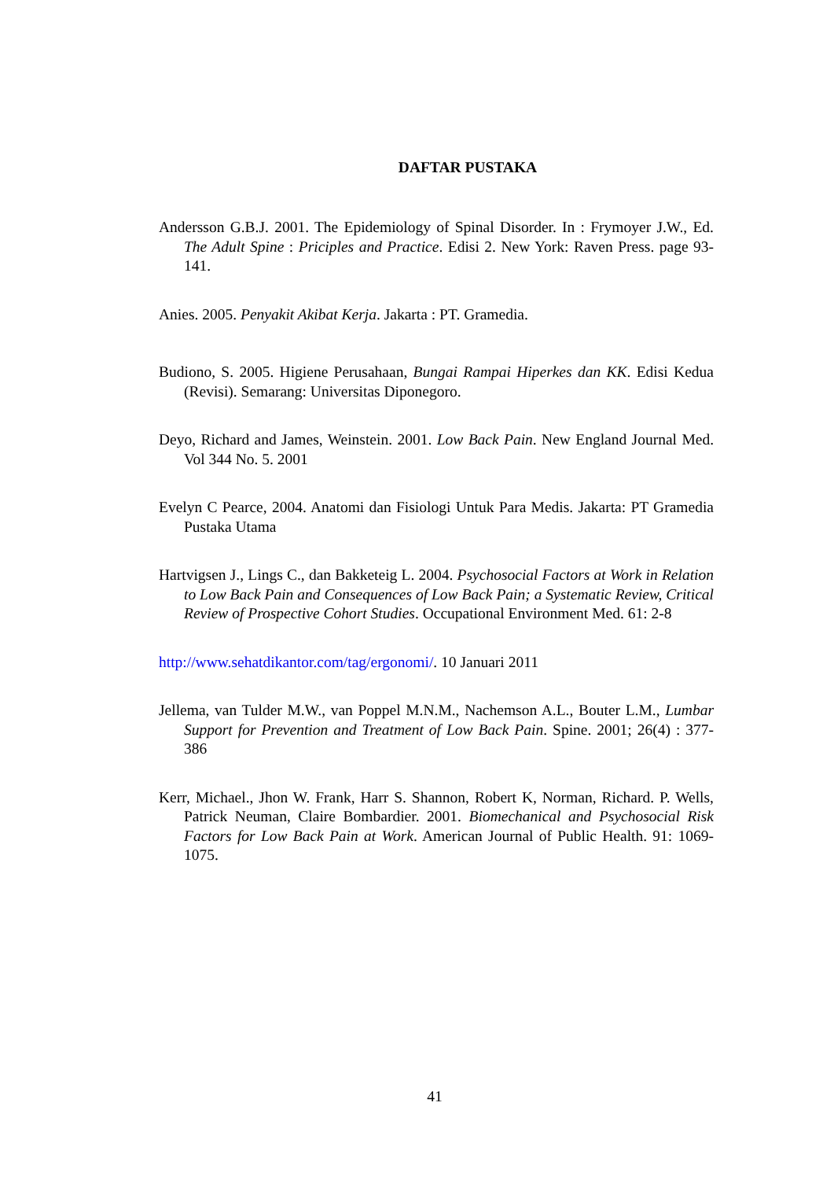DAFTAR PUSTAKA
Andersson G.B.J. 2001. The Epidemiology of Spinal Disorder. In : Frymoyer J.W., Ed. The Adult Spine : Priciples and Practice. Edisi 2. New York: Raven Press. page 93-141.
Anies. 2005. Penyakit Akibat Kerja. Jakarta : PT. Gramedia.
Budiono, S. 2005. Higiene Perusahaan, Bungai Rampai Hiperkes dan KK. Edisi Kedua (Revisi). Semarang: Universitas Diponegoro.
Deyo, Richard and James, Weinstein. 2001. Low Back Pain. New England Journal Med. Vol 344 No. 5. 2001
Evelyn C Pearce, 2004. Anatomi dan Fisiologi Untuk Para Medis. Jakarta: PT Gramedia Pustaka Utama
Hartvigsen J., Lings C., dan Bakketeig L. 2004. Psychosocial Factors at Work in Relation to Low Back Pain and Consequences of Low Back Pain; a Systematic Review, Critical Review of Prospective Cohort Studies. Occupational Environment Med. 61: 2-8
http://www.sehatdikantor.com/tag/ergonomi/. 10 Januari 2011
Jellema, van Tulder M.W., van Poppel M.N.M., Nachemson A.L., Bouter L.M., Lumbar Support for Prevention and Treatment of Low Back Pain. Spine. 2001; 26(4) : 377-386
Kerr, Michael., Jhon W. Frank, Harr S. Shannon, Robert K, Norman, Richard. P. Wells, Patrick Neuman, Claire Bombardier. 2001. Biomechanical and Psychosocial Risk Factors for Low Back Pain at Work. American Journal of Public Health. 91: 1069-1075.
41